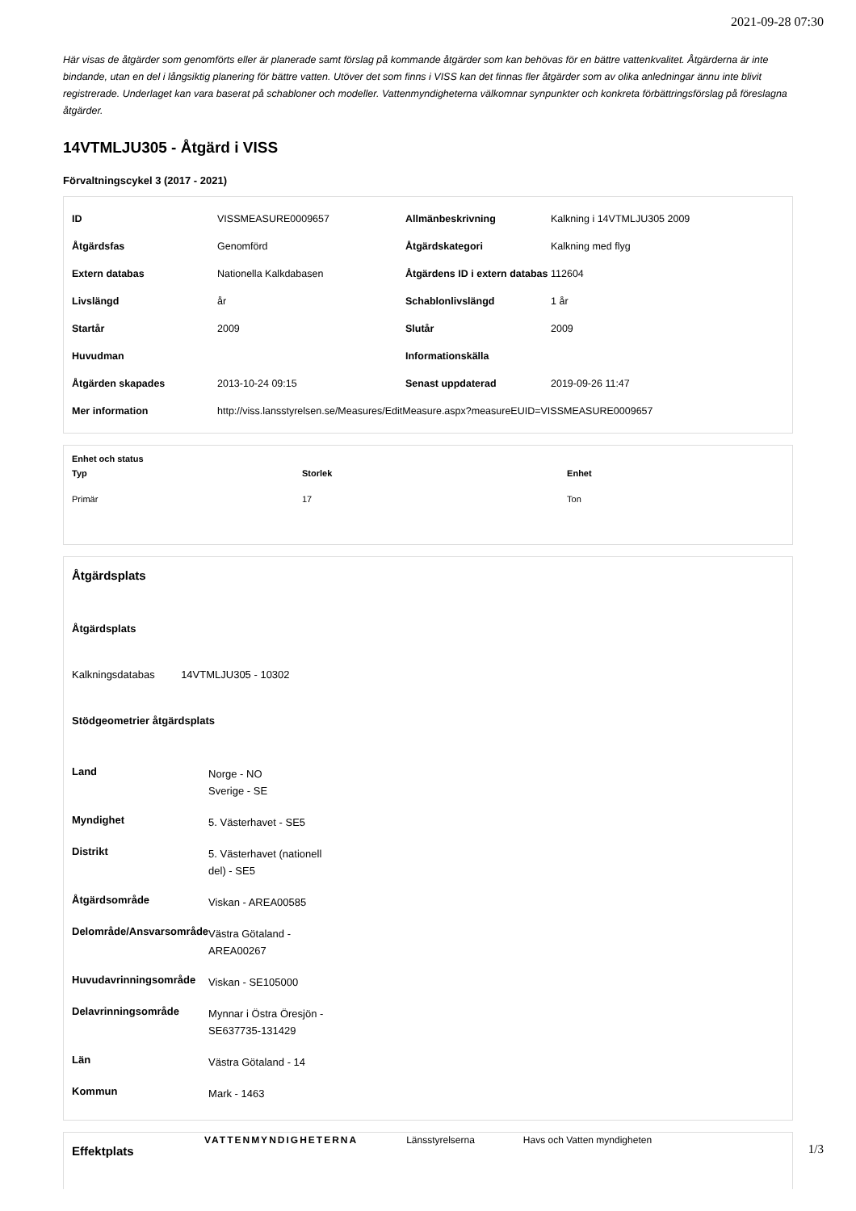2021-09-28 07:30
Här visas de åtgärder som genomförts eller är planerade samt förslag på kommande åtgärder som kan behövas för en bättre vattenkvalitet. Åtgärderna är inte bindande, utan en del i långsiktig planering för bättre vatten. Utöver det som finns i VISS kan det finnas fler åtgärder som av olika anledningar ännu inte blivit registrerade. Underlaget kan vara baserat på schabloner och modeller. Vattenmyndigheterna välkomnar synpunkter och konkreta förbättringsförslag på föreslagna åtgärder.
14VTMLJU305 - Åtgärd i VISS
Förvaltningscykel 3 (2017 - 2021)
| ID | VISSMEASURE0009657 | Allmänbeskrivning | Kalkning i 14VTMLJU305 2009 |
| Åtgärdsfas | Genomförd | Åtgärdskategori | Kalkning med flyg |
| Extern databas | Nationella Kalkdabasen | Åtgärdens ID i extern databas | 112604 |
| Livslängd | år | Schablonlivslängd | 1 år |
| Startår | 2009 | Slutår | 2009 |
| Huvudman | | Informationskälla | |
| Åtgärden skapades | 2013-10-24 09:15 | Senast uppdaterad | 2019-09-26 11:47 |
| Mer information | http://viss.lansstyrelsen.se/Measures/EditMeasure.aspx?measureEUID=VISSMEASURE0009657 | | |
Enhet och status
| Typ | Storlek | Enhet |
| --- | --- | --- |
| Primär | 17 | Ton |
Åtgärdsplats
Åtgärdsplats
Kalkningsdatabas 14VTMLJU305 - 10302
Stödgeometrier åtgärdsplats
| Land | Norge - NO Sverige - SE |
| Myndighet | 5. Västerhavet - SE5 |
| Distrikt | 5. Västerhavet (nationell del) - SE5 |
| Åtgärdsområde | Viskan - AREA00585 |
| Delområde/Ansvarsområde | Västra Götaland - AREA00267 |
| Huvudavrinningsområde | Viskan - SE105000 |
| Delavrinningsområde | Mynnar i Östra Öresjön - SE637735-131429 |
| Län | Västra Götaland - 14 |
| Kommun | Mark - 1463 |
Effektplats
VATTENMYNDIGHETERNA Länsstyrelserna Havs och Vatten myndigheten
1/3